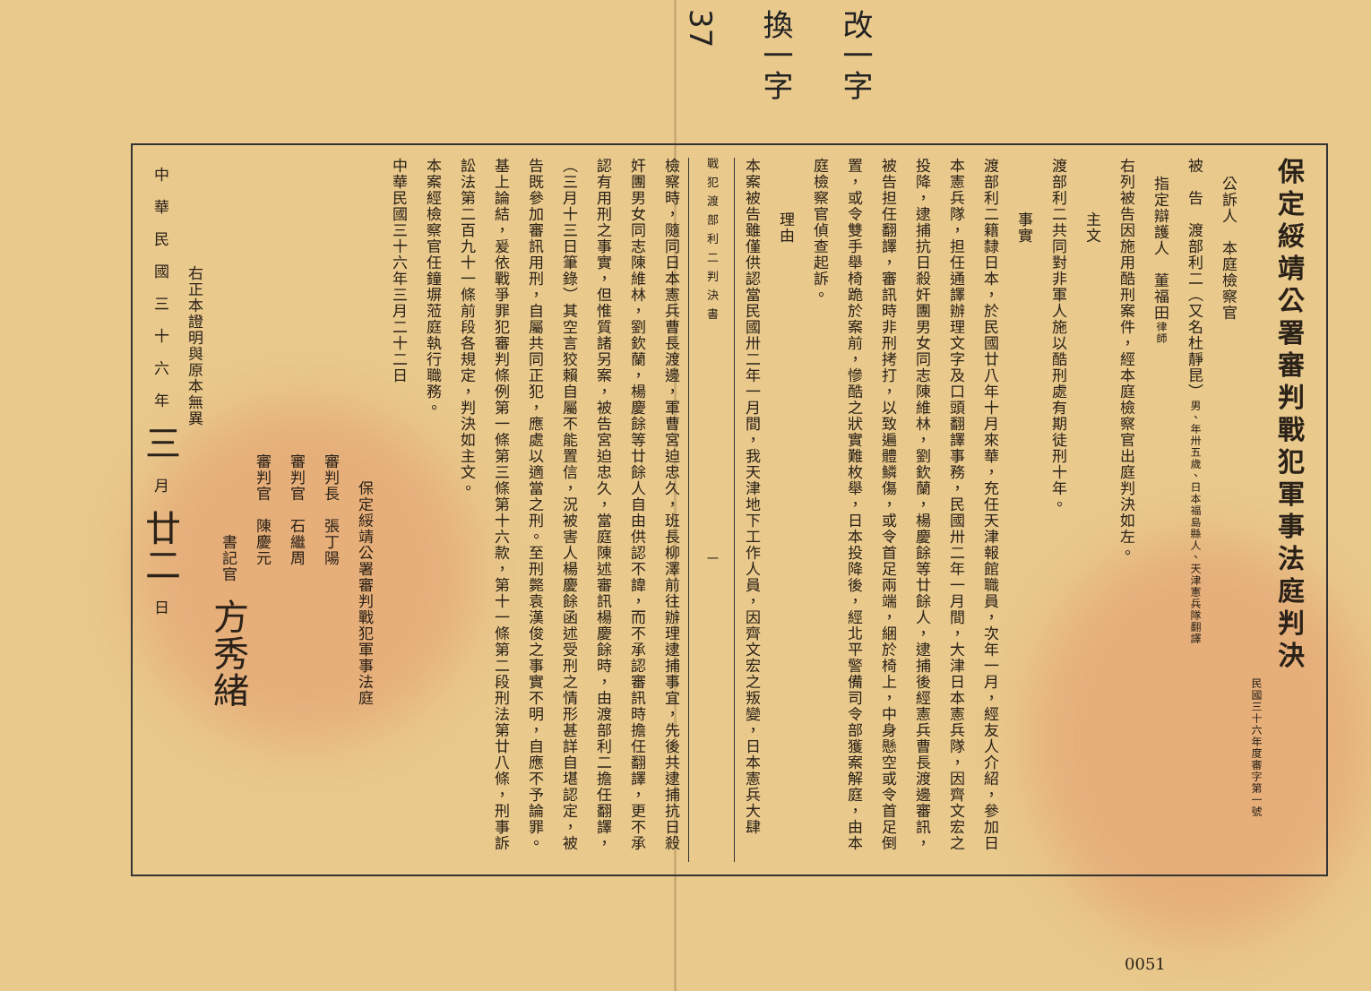37 換一字 改一字
保定綏靖公署審判戰犯軍事法庭判決
民國三十六年度審字第一號
公訴人　本庭檢察官
被　告　渡部利二（又名杜靜昆）男、年卅五歲、日本福島縣人、天津憲兵隊翻譯
指定辯護人　董福田律師
右列被告因施用酷刑案件，經本庭檢察官出庭判決如左。
主文
渡部利二共同對非軍人施以酷刑處有期徒刑十年。
事實
渡部利二籍隸日本，於民國廿八年十月來華，充任天津報館職員，次年一月，經友人介紹，參加日本憲兵隊，担任通譯辦理文字及口頭翻譯事務，民國卅二年一月間，大津日本憲兵隊，因齊文宏之投降，逮捕抗日殺奸團男女同志陳維林，劉欽蘭，楊慶餘等廿餘人，逮捕後經憲兵曹長渡邊審訊，被告担任翻譯，審訊時非刑拷打，以致遍體鱗傷，或令首足兩端，綑於椅上，中身懸空或令首足倒置，或令雙手舉椅跪於案前，慘酷之狀實難枚舉，日本投降後，經北平警備司令部獲案解庭，由本庭檢察官偵查起訴。
理由
本案被告雖僅供認當民國卅二年一月間，我天津地下工作人員，因齊文宏之叛變，日本憲兵大肆
戰犯渡部利二判決書　　　　　　　　　　　　一
檢察時，隨同日本憲兵曹長渡邊，軍曹宮迫忠久，班長柳澤前往辦理逮捕事宜，先後共逮捕抗日殺奸團男女同志陳維林，劉欽蘭，楊慶餘等廿餘人自由供認不諱，而不承認審訊時擔任翻譯，更不承認有用刑之事實，但惟質諸另案，被告宮迫忠久，當庭陳述審訊楊慶餘時，由渡部利二擔任翻譯，（三月十三日筆錄）其空言狡賴自屬不能置信，況被害人楊慶餘函述受刑之情形甚詳自堪認定，被告既參加審訊用刑，自屬共同正犯，應處以適當之刑。至刑斃袁漢俊之事實不明，自應不予論罪。
基上論結，爰依戰爭罪犯審判條例第一條第三條第十六款，第十一條第二段刑法第廿八條，刑事訴訟法第二百九十一條前段各規定，判決如主文。
本案經檢察官任鐘塀蒞庭執行職務。
中華民國三十六年三月二十二日
保定綏靖公署審判戰犯軍事法庭
審判長　張丁陽
審判官　石繼周
審判官　陳慶元
書記官　方秀緒
右正本證明與原本無異
中　華　民　國　三　十　六　年　三　月　廿二　日
0051